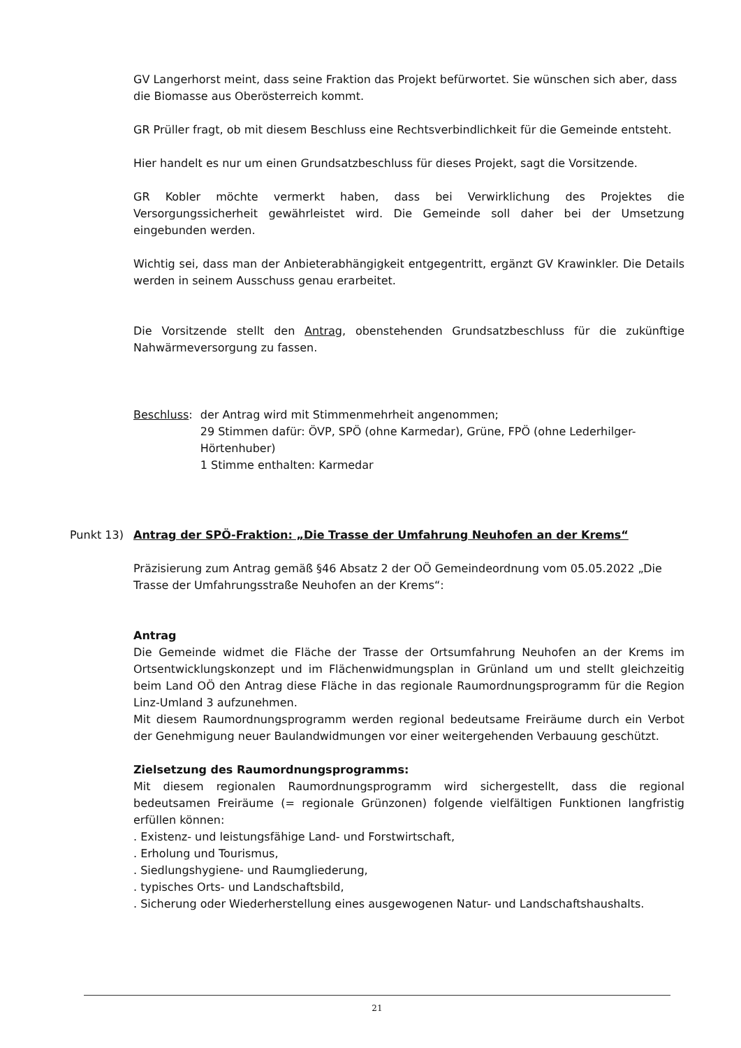GV Langerhorst meint, dass seine Fraktion das Projekt befürwortet. Sie wünschen sich aber, dass die Biomasse aus Oberösterreich kommt.
GR Prüller fragt, ob mit diesem Beschluss eine Rechtsverbindlichkeit für die Gemeinde entsteht.
Hier handelt es nur um einen Grundsatzbeschluss für dieses Projekt, sagt die Vorsitzende.
GR Kobler möchte vermerkt haben, dass bei Verwirklichung des Projektes die Versorgungssicherheit gewährleistet wird. Die Gemeinde soll daher bei der Umsetzung eingebunden werden.
Wichtig sei, dass man der Anbieterabhängigkeit entgegentritt, ergänzt GV Krawinkler. Die Details werden in seinem Ausschuss genau erarbeitet.
Die Vorsitzende stellt den Antrag, obenstehenden Grundsatzbeschluss für die zukünftige Nahwärmeversorgung zu fassen.
Beschluss: der Antrag wird mit Stimmenmehrheit angenommen;
29 Stimmen dafür: ÖVP, SPÖ (ohne Karmedar), Grüne, FPÖ (ohne Lederhilger-Hörtenhuber)
1 Stimme enthalten: Karmedar
Punkt 13) Antrag der SPÖ-Fraktion: „Die Trasse der Umfahrung Neuhofen an der Krems“
Präzisierung zum Antrag gemäß §46 Absatz 2 der OÖ Gemeindeordnung vom 05.05.2022 „Die Trasse der Umfahrungsstraße Neuhofen an der Krems“:
Antrag
Die Gemeinde widmet die Fläche der Trasse der Ortsumfahrung Neuhofen an der Krems im Ortsentwicklungskonzept und im Flächenwidmungsplan in Grünland um und stellt gleichzeitig beim Land OÖ den Antrag diese Fläche in das regionale Raumordnungsprogramm für die Region Linz-Umland 3 aufzunehmen.
Mit diesem Raumordnungsprogramm werden regional bedeutsame Freiräume durch ein Verbot der Genehmigung neuer Baulandwidmungen vor einer weitergehenden Verbauung geschützt.
Zielsetzung des Raumordnungsprogramms:
Mit diesem regionalen Raumordnungsprogramm wird sichergestellt, dass die regional bedeutsamen Freiräume (= regionale Grünzonen) folgende vielfältigen Funktionen langfristig erfüllen können:
. Existenz- und leistungsfähige Land- und Forstwirtschaft,
. Erholung und Tourismus,
. Siedlungshygiene- und Raumgliederung,
. typisches Orts- und Landschaftsbild,
. Sicherung oder Wiederherstellung eines ausgewogenen Natur- und Landschaftshaushalts.
21